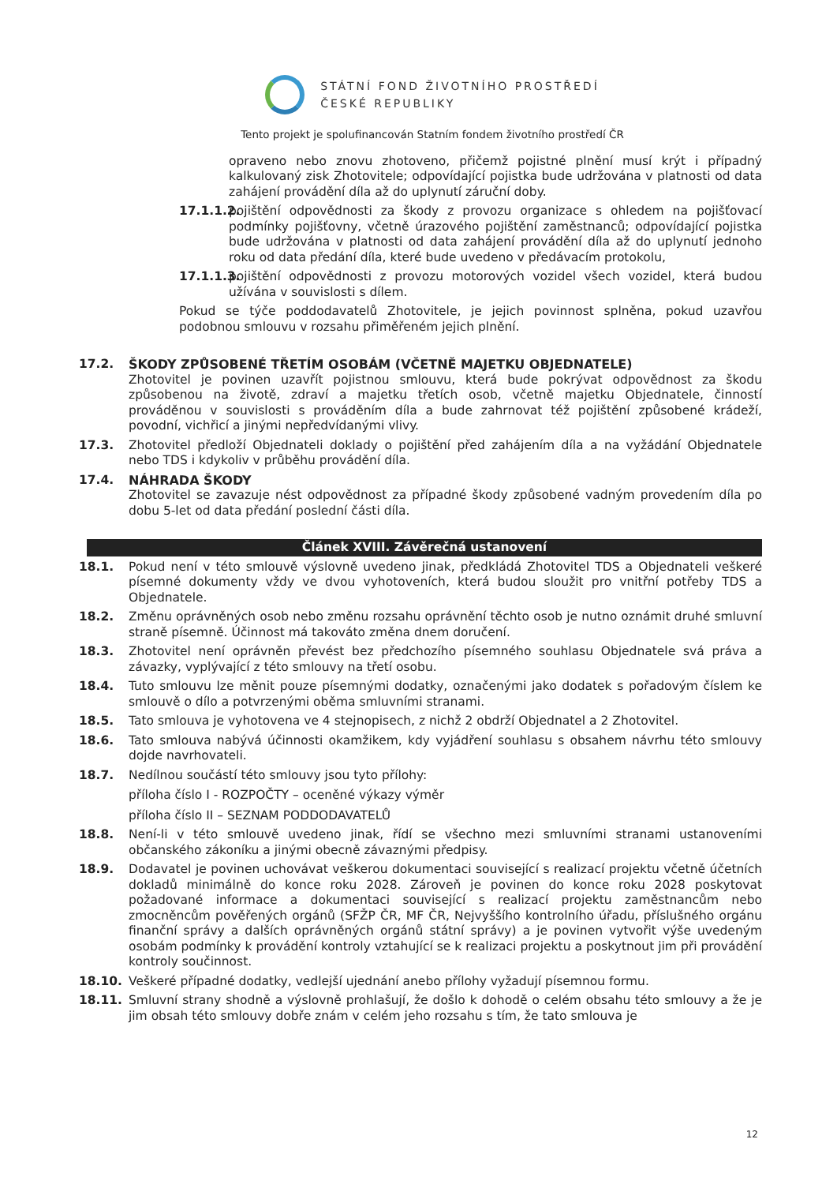STÁTNÍ FOND ŽIVOTNÍHO PROSTŘEDÍ
ČESKÉ REPUBLIKY
Tento projekt je spolufinancován Statním fondem životního prostředí ČR
opraveno nebo znovu zhotoveno, přičemž pojistné plnění musí krýt i případný kalkulovaný zisk Zhotovitele; odpovídající pojistka bude udržována v platnosti od data zahájení provádění díla až do uplynutí záruční doby.
17.1.1.2. pojištění odpovědnosti za škody z provozu organizace s ohledem na pojišťovací podmínky pojišťovny, včetně úrazového pojištění zaměstnanců; odpovídající pojistka bude udržována v platnosti od data zahájení provádění díla až do uplynutí jednoho roku od data předání díla, které bude uvedeno v předávacím protokolu,
17.1.1.3. pojištění odpovědnosti z provozu motorových vozidel všech vozidel, která budou užívána v souvislosti s dílem.
Pokud se týče poddodavatelů Zhotovitele, je jejich povinnost splněna, pokud uzavřou podobnou smlouvu v rozsahu přiměřeném jejich plnění.
17.2. ŠKODY ZPŮSOBENÉ TŘETÍM OSOBÁM (VČETNĚ MAJETKU OBJEDNATELE)
Zhotovitel je povinen uzavřít pojistnou smlouvu, která bude pokrývat odpovědnost za škodu způsobenou na životě, zdraví a majetku třetích osob, včetně majetku Objednatele, činností prováděnou v souvislosti s prováděním díla a bude zahrnovat též pojištění způsobené krádeží, povodní, vichřicí a jinými nepředvídanými vlivy.
17.3. Zhotovitel předloží Objednateli doklady o pojištění před zahájením díla a na vyžádání Objednatele nebo TDS i kdykoliv v průběhu provádění díla.
17.4. NÁHRADA ŠKODY
Zhotovitel se zavazuje nést odpovědnost za případné škody způsobené vadným provedením díla po dobu 5-let od data předání poslední části díla.
Článek XVIII. Závěrečná ustanovení
18.1. Pokud není v této smlouvě výslovně uvedeno jinak, předkládá Zhotovitel TDS a Objednateli veškeré písemné dokumenty vždy ve dvou vyhotoveních, která budou sloužit pro vnitřní potřeby TDS a Objednatele.
18.2. Změnu oprávněných osob nebo změnu rozsahu oprávnění těchto osob je nutno oznámit druhé smluvní straně písemně. Účinnost má takováto změna dnem doručení.
18.3. Zhotovitel není oprávněn převést bez předchozího písemného souhlasu Objednatele svá práva a závazky, vyplývající z této smlouvy na třetí osobu.
18.4. Tuto smlouvu lze měnit pouze písemnými dodatky, označenými jako dodatek s pořadovým číslem ke smlouvě o dílo a potvrzenými oběma smluvními stranami.
18.5. Tato smlouva je vyhotovena ve 4 stejnopisech, z nichž 2 obdrží Objednatel a 2 Zhotovitel.
18.6. Tato smlouva nabývá účinnosti okamžikem, kdy vyjádření souhlasu s obsahem návrhu této smlouvy dojde navrhovateli.
18.7. Nedílnou součástí této smlouvy jsou tyto přílohy:
příloha číslo I - ROZPOČTY – oceněné výkazy výměr
příloha číslo II – SEZNAM PODDODAVATELŮ
18.8. Není-li v této smlouvě uvedeno jinak, řídí se všechno mezi smluvními stranami ustanoveními občanského zákoníku a jinými obecně závaznými předpisy.
18.9. Dodavatel je povinen uchovávat veškerou dokumentaci související s realizací projektu včetně účetních dokladů minimálně do konce roku 2028. Zároveň je povinen do konce roku 2028 poskytovat požadované informace a dokumentaci související s realizací projektu zaměstnancům nebo zmocněncům pověřených orgánů (SFŽP ČR, MF ČR, Nejvyššího kontrolního úřadu, příslušného orgánu finanční správy a dalších oprávněných orgánů státní správy) a je povinen vytvořit výše uvedeným osobám podmínky k provádění kontroly vztahující se k realizaci projektu a poskytnout jim při provádění kontroly součinnost.
18.10. Veškeré případné dodatky, vedlejší ujednání anebo přílohy vyžadují písemnou formu.
18.11. Smluvní strany shodně a výslovně prohlašují, že došlo k dohodě o celém obsahu této smlouvy a že je jim obsah této smlouvy dobře znám v celém jeho rozsahu s tím, že tato smlouva je
12